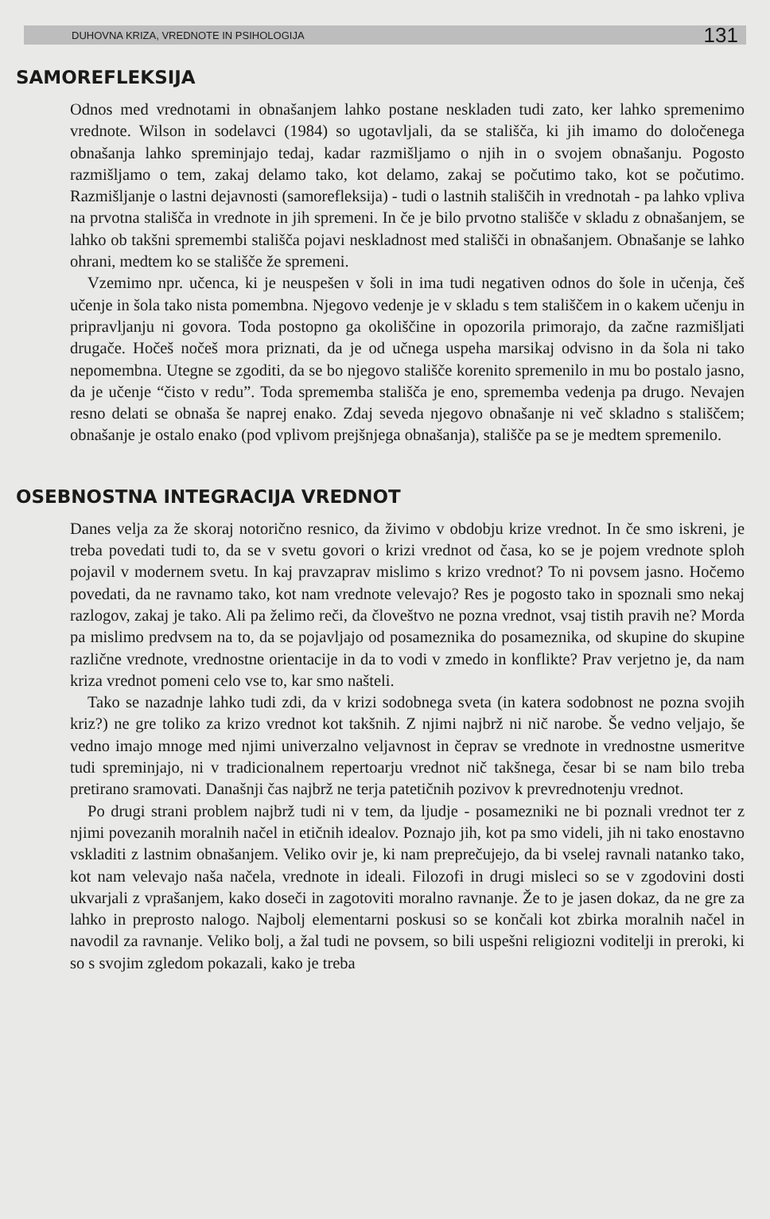DUHOVNA KRIZA, VREDNOTE IN PSIHOLOGIJA 131
SAMOREFLEKSIJA
Odnos med vrednotami in obnašanjem lahko postane neskladen tudi zato, ker lahko spremenimo vrednote. Wilson in sodelavci (1984) so ugotavljali, da se stališča, ki jih imamo do določenega obnašanja lahko spreminjajo tedaj, kadar razmišljamo o njih in o svojem obnašanju. Pogosto razmišljamo o tem, zakaj delamo tako, kot delamo, zakaj se počutimo tako, kot se počutimo. Razmišljanje o lastni dejavnosti (samorefleksija) - tudi o lastnih stališčih in vrednotah - pa lahko vpliva na prvotna stališča in vrednote in jih spremeni. In če je bilo prvotno stališče v skladu z obnašanjem, se lahko ob takšni spremembi stališča pojavi neskladnost med stališči in obnašanjem. Obnašanje se lahko ohrani, medtem ko se stališče že spremeni.
Vzemimo npr. učenca, ki je neuspešen v šoli in ima tudi negativen odnos do šole in učenja, češ učenje in šola tako nista pomembna. Njegovo vedenje je v skladu s tem stališčem in o kakem učenju in pripravljanju ni govora. Toda postopno ga okoliščine in opozorila primorajo, da začne razmišljati drugače. Hočeš nočeš mora priznati, da je od učnega uspeha marsikaj odvisno in da šola ni tako nepomembna. Utegne se zgoditi, da se bo njegovo stališče korenito spremenilo in mu bo postalo jasno, da je učenje “čisto v redu”. Toda sprememba stališča je eno, sprememba vedenja pa drugo. Nevajen resno delati se obnaša še naprej enako. Zdaj seveda njegovo obnašanje ni več skladno s stališčem; obnašanje je ostalo enako (pod vplivom prejšnjega obnašanja), stališče pa se je medtem spremenilo.
OSEBNOSTNA INTEGRACIJA VREDNOT
Danes velja za že skoraj notorično resnico, da živimo v obdobju krize vrednot. In če smo iskreni, je treba povedati tudi to, da se v svetu govori o krizi vrednot od časa, ko se je pojem vrednote sploh pojavil v modernem svetu. In kaj pravzaprav mislimo s krizo vrednot? To ni povsem jasno. Hočemo povedati, da ne ravnamo tako, kot nam vrednote velevajo? Res je pogosto tako in spoznali smo nekaj razlogov, zakaj je tako. Ali pa želimo reči, da človeštvo ne pozna vrednot, vsaj tistih pravih ne? Morda pa mislimo predvsem na to, da se pojavljajo od posameznika do posameznika, od skupine do skupine različne vrednote, vrednostne orientacije in da to vodi v zmedo in konflikte? Prav verjetno je, da nam kriza vrednot pomeni celo vse to, kar smo našteli.
Tako se nazadnje lahko tudi zdi, da v krizi sodobnega sveta (in katera sodobnost ne pozna svojih kriz?) ne gre toliko za krizo vrednot kot takšnih. Z njimi najbrž ni nič narobe. Še vedno veljajo, še vedno imajo mnoge med njimi univerzalno veljavnost in čeprav se vrednote in vrednostne usmeritve tudi spreminjajo, ni v tradicionalnem repertoarju vrednot nič takšnega, česar bi se nam bilo treba pretirano sramovati. Današnji čas najbrž ne terja patetičnih pozivov k prevrednotenju vrednot.
Po drugi strani problem najbrž tudi ni v tem, da ljudje - posamezniki ne bi poznali vrednot ter z njimi povezanih moralnih načel in etičnih idealov. Poznajo jih, kot pa smo videli, jih ni tako enostavno vskladiti z lastnim obnašanjem. Veliko ovir je, ki nam preprečujejo, da bi vselej ravnali natanko tako, kot nam velevajo naša načela, vrednote in ideali. Filozofi in drugi misleci so se v zgodovini dosti ukvarjali z vprašanjem, kako doseči in zagotoviti moralno ravnanje. Že to je jasen dokaz, da ne gre za lahko in preprosto nalogo. Najbolj elementarni poskusi so se končali kot zbirka moralnih načel in navodil za ravnanje. Veliko bolj, a žal tudi ne povsem, so bili uspešni religiozni voditelji in preroki, ki so s svojim zgledom pokazali, kako je treba